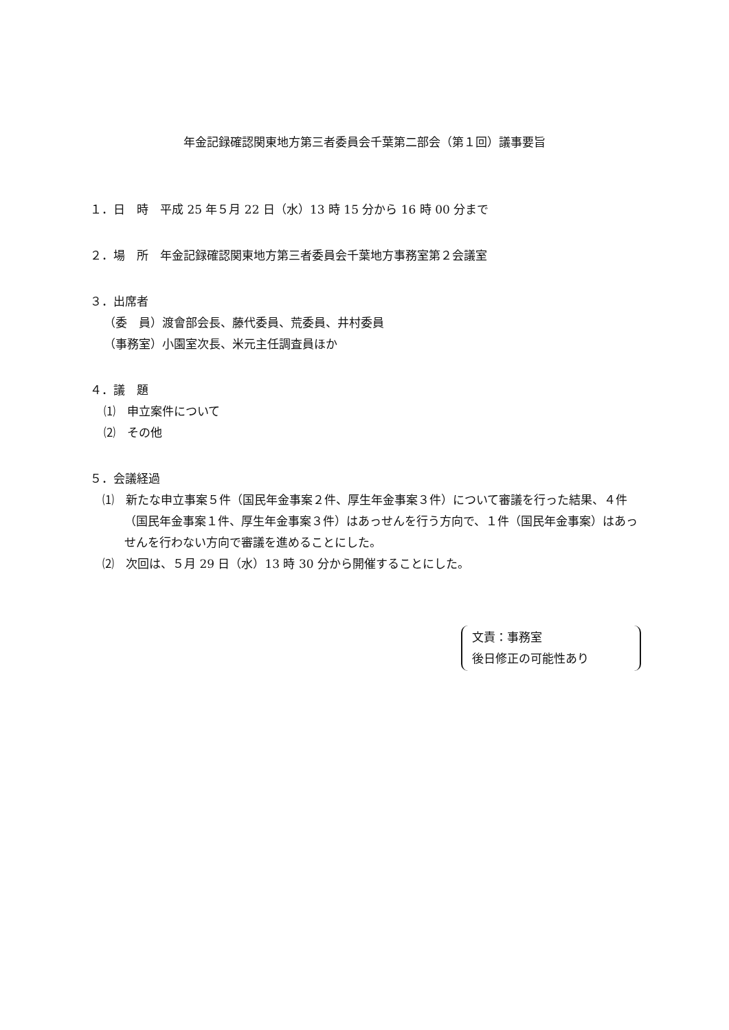年金記録確認関東地方第三者委員会千葉第二部会（第１回）議事要旨
１．日　時　平成 25 年５月 22 日（水）13 時 15 分から 16 時 00 分まで
２．場　所　年金記録確認関東地方第三者委員会千葉地方事務室第２会議室
３．出席者
（委　員）渡會部会長、藤代委員、荒委員、井村委員
（事務室）小園室次長、米元主任調査員ほか
４．議　題
⑴　申立案件について
⑵　その他
５．会議経過
⑴　新たな申立事案５件（国民年金事案２件、厚生年金事案３件）について審議を行った結果、４件（国民年金事案１件、厚生年金事案３件）はあっせんを行う方向で、１件（国民年金事案）はあっせんを行わない方向で審議を進めることにした。
⑵　次回は、５月 29 日（水）13 時 30 分から開催することにした。
文責：事務室
後日修正の可能性あり